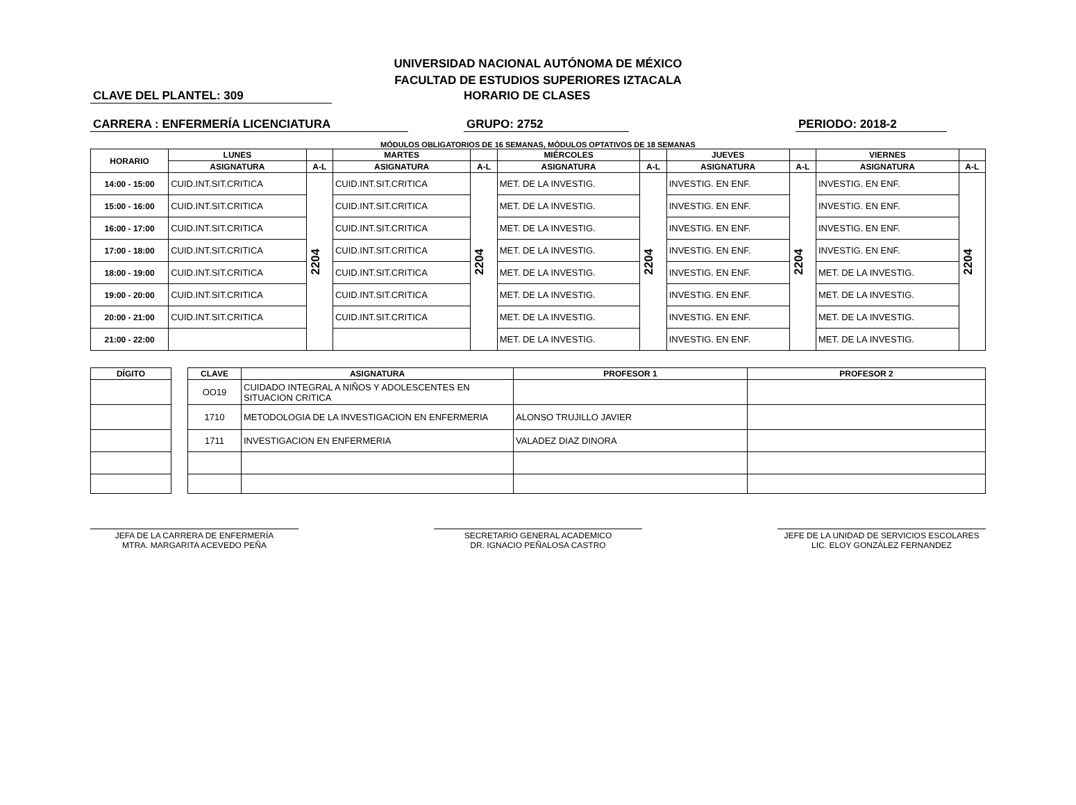UNIVERSIDAD NACIONAL AUTÓNOMA DE MÉXICO
FACULTAD DE ESTUDIOS SUPERIORES IZTACALA
CLAVE DEL PLANTEL: 309 HORARIO DE CLASES
CARRERA : ENFERMERÍA LICENCIATURA GRUPO: 2752 PERIODO: 2018-2
MÓDULOS OBLIGATORIOS DE 16 SEMANAS, MÓDULOS OPTATIVOS DE 18 SEMANAS
| HORARIO | LUNES | | MARTES | | MIÉRCOLES | | JUEVES | | VIERNES | |
| --- | --- | --- | --- | --- | --- | --- | --- | --- | --- | --- |
| | ASIGNATURA | A-L | ASIGNATURA | A-L | ASIGNATURA | A-L | ASIGNATURA | A-L | ASIGNATURA | A-L |
| 14:00 - 15:00 | CUID.INT.SIT.CRITICA | 2204 | CUID.INT.SIT.CRITICA | 2204 | MET. DE LA INVESTIG. | 2204 | INVESTIG. EN ENF. | 2204 | INVESTIG. EN ENF. | 2204 |
| 15:00 - 16:00 | CUID.INT.SIT.CRITICA | | CUID.INT.SIT.CRITICA | | MET. DE LA INVESTIG. | | INVESTIG. EN ENF. | | INVESTIG. EN ENF. | |
| 16:00 - 17:00 | CUID.INT.SIT.CRITICA | | CUID.INT.SIT.CRITICA | | MET. DE LA INVESTIG. | | INVESTIG. EN ENF. | | INVESTIG. EN ENF. | |
| 17:00 - 18:00 | CUID.INT.SIT.CRITICA | | CUID.INT.SIT.CRITICA | | MET. DE LA INVESTIG. | | INVESTIG. EN ENF. | | INVESTIG. EN ENF. | |
| 18:00 - 19:00 | CUID.INT.SIT.CRITICA | | CUID.INT.SIT.CRITICA | | MET. DE LA INVESTIG. | | INVESTIG. EN ENF. | | MET. DE LA INVESTIG. | |
| 19:00 - 20:00 | CUID.INT.SIT.CRITICA | | CUID.INT.SIT.CRITICA | | MET. DE LA INVESTIG. | | INVESTIG. EN ENF. | | MET. DE LA INVESTIG. | |
| 20:00 - 21:00 | CUID.INT.SIT.CRITICA | | CUID.INT.SIT.CRITICA | | MET. DE LA INVESTIG. | | INVESTIG. EN ENF. | | MET. DE LA INVESTIG. | |
| 21:00 - 22:00 | | | | | MET. DE LA INVESTIG. | | INVESTIG. EN ENF. | | MET. DE LA INVESTIG. | |
| DÍGITO |
| --- |
| CLAVE | ASIGNATURA | PROFESOR 1 | PROFESOR 2 |
| --- | --- | --- | --- |
| OO19 | CUIDADO INTEGRAL A NIÑOS Y ADOLESCENTES EN SITUACION CRITICA | | |
| 1710 | METODOLOGIA DE LA INVESTIGACION EN ENFERMERIA | ALONSO TRUJILLO JAVIER | |
| 1711 | INVESTIGACION EN ENFERMERIA | VALADEZ DIAZ DINORA | |
JEFA DE LA CARRERA DE ENFERMERÍA
MTRA. MARGARITA ACEVEDO PEÑA
SECRETARIO GENERAL ACADEMICO
DR. IGNACIO PEÑALOSA CASTRO
JEFE DE LA UNIDAD DE SERVICIOS ESCOLARES
LIC. ELOY GONZÁLEZ FERNANDEZ